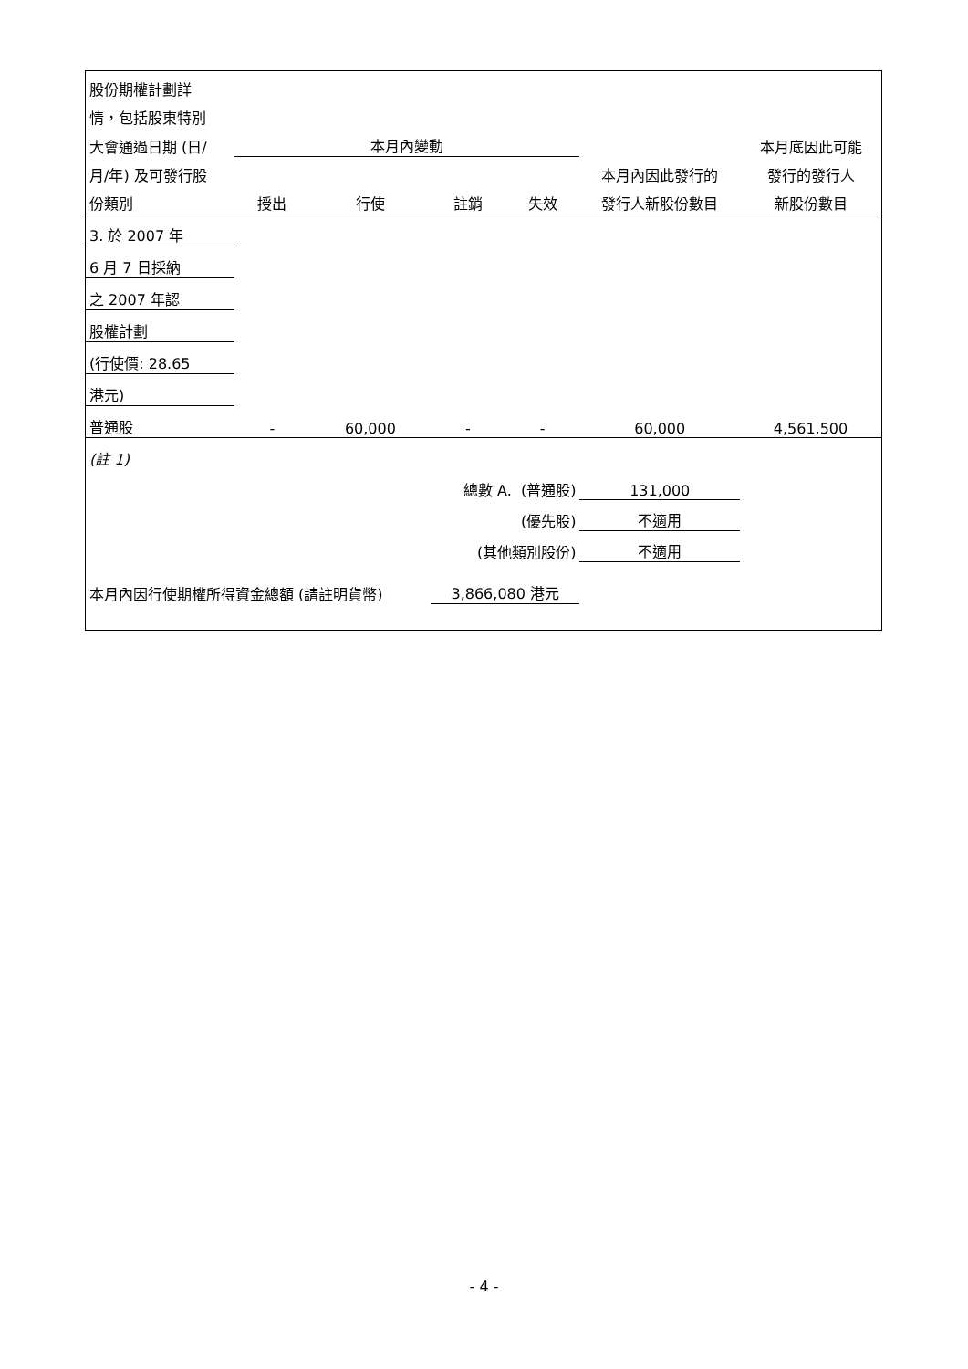| 股份期權計劃詳 | | | | | | |
| 情，包括股東特別 | | | | | | |
| 大會通過日期 (日/ | 本月內變動 | | | | | 本月底因此可能 |
| 月/年) 及可發行股 | | | | | 本月內因此發行的 | 發行的發行人 |
| 份類別 | 授出 | 行使 | 註銷 | 失效 | 發行人新股份數目 | 新股份數目 |
| 3. 於 2007 年 | | | | | | |
| 6 月 7 日採納 | | | | | | |
| 之 2007 年認 | | | | | | |
| 股權計劃 | | | | | | |
| (行使價: 28.65 | | | | | | |
| 港元) | | | | | | |
| 普通股 | - | 60,000 | - | - | 60,000 | 4,561,500 |
| (註 1) | | | | | | |
| 總數 A. (普通股) | | | | | 131,000 | |
| (優先股) | | | | | 不適用 | |
| (其他類別股份) | | | | | 不適用 | |
| 本月內因行使期權所得資金總額 (請註明貨幣) | | | 3,866,080 港元 | | | |
- 4 -